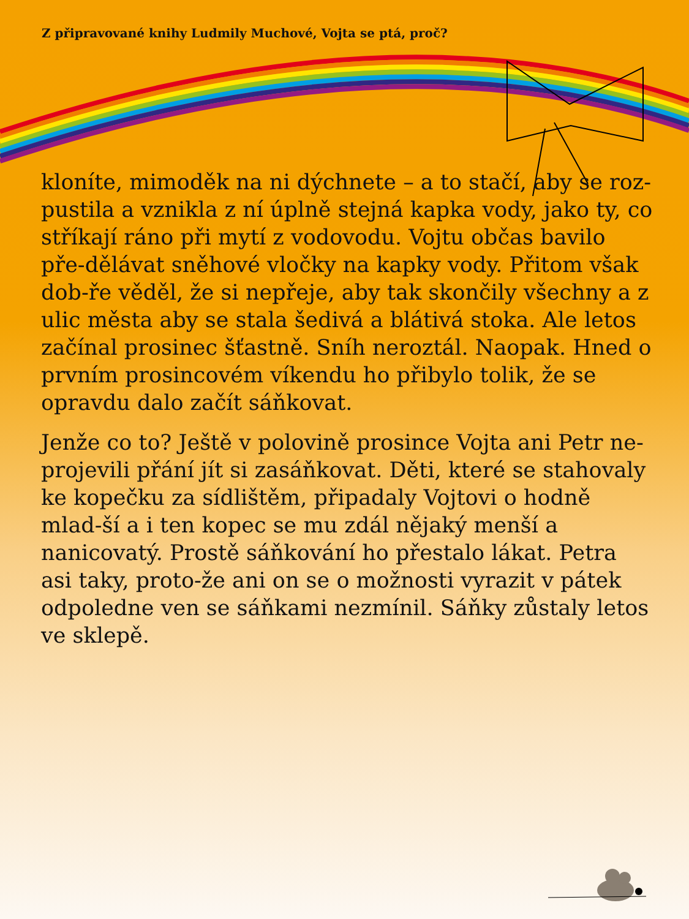Z připravované knihy Ludmily Muchové, Vojta se ptá, proč?
kloníte, mimoděk na ni dýchnete – a to stačí, aby se roz-pustila a vznikla z ní úplně stejná kapka vody, jako ty, co stříkají ráno při mytí z vodovodu. Vojtu občas bavilo pře-dělávat sněhové vločky na kapky vody. Přitom však dob-ře věděl, že si nepřeje, aby tak skončily všechny a z ulic města aby se stala šedivá a blátivá stoka. Ale letos začínal prosinec šťastně. Sníh neroztál. Naopak. Hned o prvním prosincovém víkendu ho přibylo tolik, že se opravdu dalo začít sáňkovat.
Jenže co to? Ještě v polovině prosince Vojta ani Petr ne-projevili přání jít si zasáňkovat. Děti, které se stahovaly ke kopečku za sídlištěm, připadaly Vojtovi o hodně mlad-ší a i ten kopec se mu zdál nějaký menší a nanicovatý. Prostě sáňkování ho přestalo lákat. Petra asi taky, proto-že ani on se o možnosti vyrazit v pátek odpoledne ven se sáňkami nezmínil. Sáňky zůstaly letos ve sklepě.